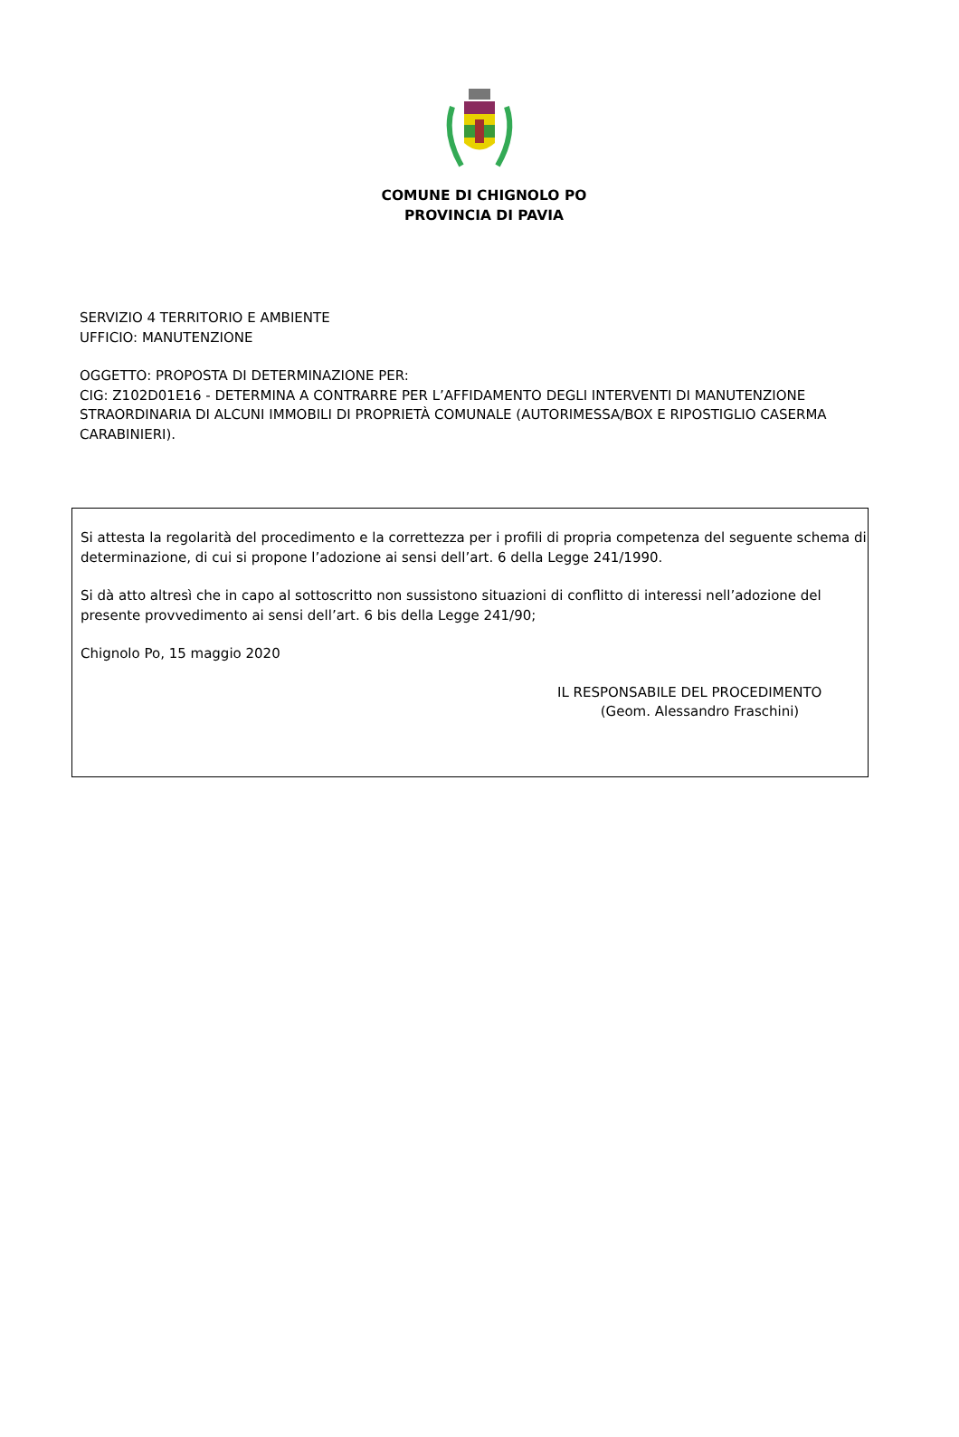COMUNE DI CHIGNOLO PO
PROVINCIA DI PAVIA
SERVIZIO 4 TERRITORIO E AMBIENTE
UFFICIO: MANUTENZIONE
OGGETTO: PROPOSTA DI DETERMINAZIONE PER:
CIG: Z102D01E16 - DETERMINA A CONTRARRE PER L’AFFIDAMENTO DEGLI INTERVENTI DI MANUTENZIONE STRAORDINARIA DI ALCUNI IMMOBILI DI PROPRIETÀ COMUNALE (AUTORIMESSA/BOX E RIPOSTIGLIO CASERMA CARABINIERI).
Si attesta la regolarità del procedimento e la correttezza per i profili di propria competenza del seguente schema di determinazione, di cui si propone l’adozione ai sensi dell’art. 6 della Legge 241/1990.
Si dà atto altresì che in capo al sottoscritto non sussistono situazioni di conflitto di interessi nell’adozione del presente provvedimento ai sensi dell’art. 6 bis della Legge 241/90;
Chignolo Po, 15 maggio 2020
IL RESPONSABILE DEL PROCEDIMENTO
(Geom. Alessandro Fraschini)